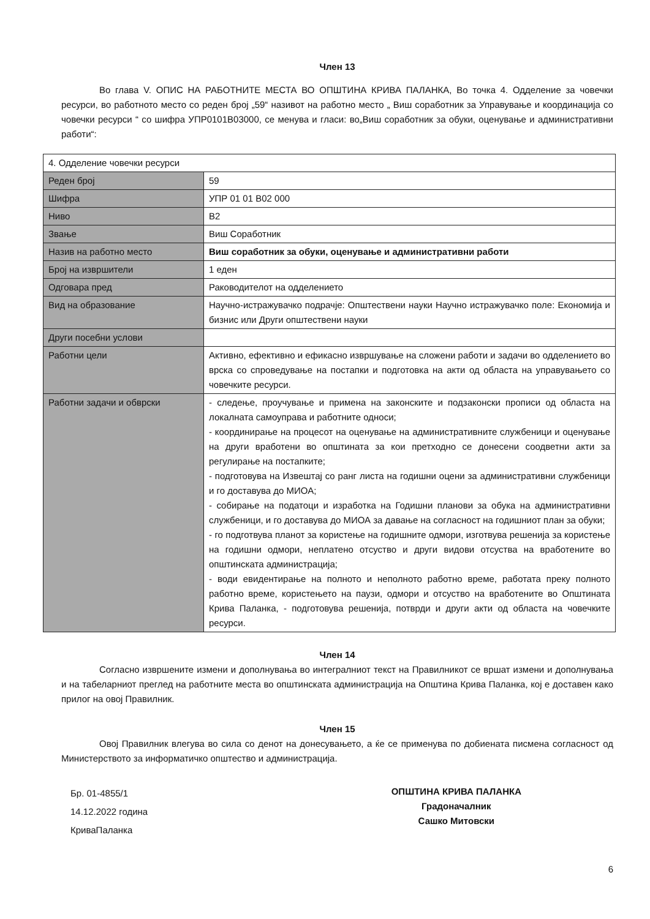Член 13
Во глава V. ОПИС НА РАБОТНИТЕ МЕСТА ВО ОПШТИНА КРИВА ПАЛАНКА, Во точка 4. Одделение за човечки ресурси, во работното место со реден број „59“ називот на работно место „ Виш соработник за Управување и координација со човечки ресурси “ со шифра УПР0101В03000, се менува и гласи: во„Виш соработник за обуки, оценување и административни работи“:
| 4. Одделение човечки ресурси | |
| Реден број | 59 |
| Шифра | УПР 01 01 В02 000 |
| Ниво | В2 |
| Звање | Виш Соработник |
| Назив на работно место | Виш соработник за обуки, оценување и административни работи |
| Број на извршители | 1 еден |
| Одговара пред | Раководителот на одделението |
| Вид на образование | Научно-истражувачко подрачје: Општествени науки Научно истражувачко поле: Економија и бизнис или Други општествени науки |
| Други посебни услови | |
| Работни цели | Активно, ефективно и ефикасно извршување на сложени работи и задачи во одделението во врска со спроведување на постапки и подготовка на акти од областа на управувањето со човечките ресурси. |
| Работни задачи и обврски | - следење, проучување и примена на законските и подзаконски прописи од областа на локалната самоуправа и работните односи; - координирање на процесот на оценување на административните службеници и оценување на други вработени во општината за кои претходно се донесени соодветни акти за регулирање на постапките; - подготовува на Извештај со ранг листа на годишни оцени за административни службеници и го доставува до МИОА; - собирање на податоци и изработка на Годишни планови за обука на административни службеници, и го доставува до МИОА за давање на согласност на годишниот план за обуки; - го подготвува планот за користење на годишните одмори, изготвува решенија за користење на годишни одмори, неплатено отсуство и други видови отсуства на вработените во општинската администрација; - води евидентирање на полното и неполното работно време, работата преку полното работно време, користењето на паузи, одмори и отсуство на вработените во Општината Крива Паланка, - подготовува решенија, потврди и други акти од областа на човечките ресурси. |
Член 14
Согласно извршените измени и дополнувања во интегралниот текст на Правилникот се вршат измени и дополнувања и на табеларниот преглед на работните места во општинската администрација на Општина Крива Паланка, кој е доставен како прилог на овој Правилник.
Член 15
Овој Правилник влегува во сила со денот на донесувањето, а ќе се применува по добиената писмена согласност од Министерството за информатичко општество и администрација.
Бр. 01-4855/1
14.12.2022 година
КриваПаланка
ОПШТИНА КРИВА ПАЛАНКА
Градоначалник
Сашко Митовски
6